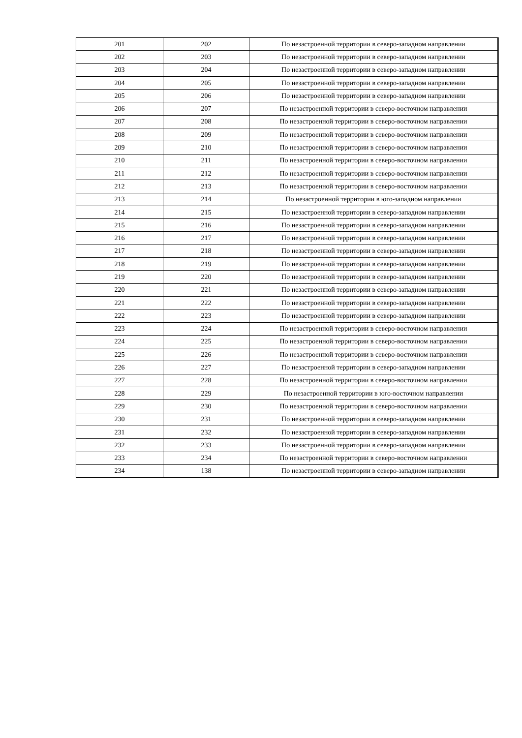| 201 | 202 | По незастроенной территории в северо-западном направлении |
| 202 | 203 | По незастроенной территории в северо-западном направлении |
| 203 | 204 | По незастроенной территории в северо-западном направлении |
| 204 | 205 | По незастроенной территории в северо-западном направлении |
| 205 | 206 | По незастроенной территории в северо-западном направлении |
| 206 | 207 | По незастроенной территории в северо-восточном направлении |
| 207 | 208 | По незастроенной территории в северо-восточном направлении |
| 208 | 209 | По незастроенной территории в северо-восточном направлении |
| 209 | 210 | По незастроенной территории в северо-восточном направлении |
| 210 | 211 | По незастроенной территории в северо-восточном направлении |
| 211 | 212 | По незастроенной территории в северо-восточном направлении |
| 212 | 213 | По незастроенной территории в северо-восточном направлении |
| 213 | 214 | По незастроенной территории в юго-западном направлении |
| 214 | 215 | По незастроенной территории в северо-западном направлении |
| 215 | 216 | По незастроенной территории в северо-западном направлении |
| 216 | 217 | По незастроенной территории в северо-западном направлении |
| 217 | 218 | По незастроенной территории в северо-западном направлении |
| 218 | 219 | По незастроенной территории в северо-западном направлении |
| 219 | 220 | По незастроенной территории в северо-западном направлении |
| 220 | 221 | По незастроенной территории в северо-западном направлении |
| 221 | 222 | По незастроенной территории в северо-западном направлении |
| 222 | 223 | По незастроенной территории в северо-западном направлении |
| 223 | 224 | По незастроенной территории в северо-восточном направлении |
| 224 | 225 | По незастроенной территории в северо-восточном направлении |
| 225 | 226 | По незастроенной территории в северо-восточном направлении |
| 226 | 227 | По незастроенной территории в северо-западном направлении |
| 227 | 228 | По незастроенной территории в северо-восточном направлении |
| 228 | 229 | По незастроенной территории в юго-восточном направлении |
| 229 | 230 | По незастроенной территории в северо-восточном направлении |
| 230 | 231 | По незастроенной территории в северо-западном направлении |
| 231 | 232 | По незастроенной территории в северо-западном направлении |
| 232 | 233 | По незастроенной территории в северо-западном направлении |
| 233 | 234 | По незастроенной территории в северо-восточном направлении |
| 234 | 138 | По незастроенной территории в северо-западном направлении |